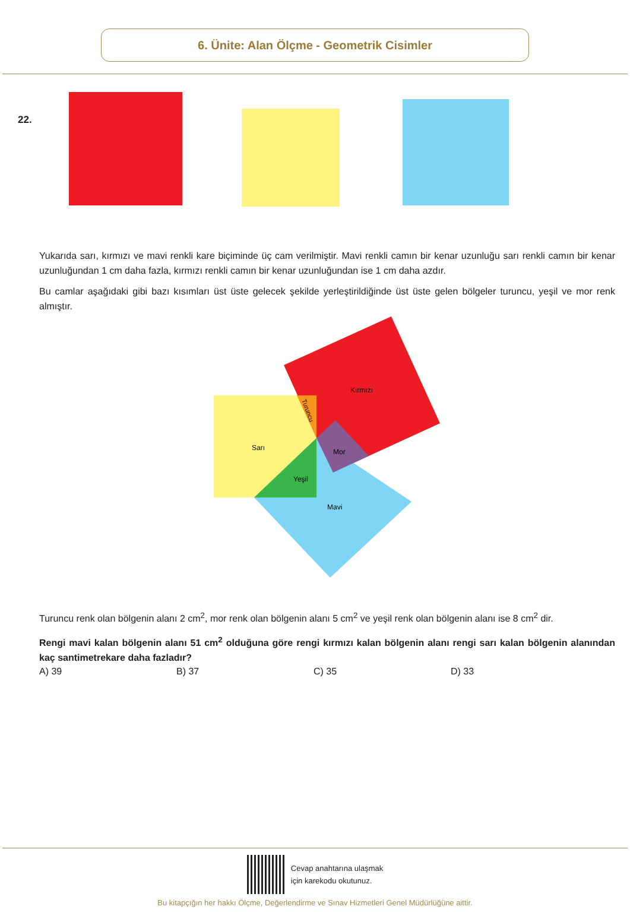6. Ünite: Alan Ölçme - Geometrik Cisimler
22.
Yukarıda sarı, kırmızı ve mavi renkli kare biçiminde üç cam verilmiştir. Mavi renkli camın bir kenar uzunluğu sarı renkli camın bir kenar uzunluğundan 1 cm daha fazla, kırmızı renkli camın bir kenar uzunluğundan ise 1 cm daha azdır.
Bu camlar aşağıdaki gibi bazı kısımları üst üste gelecek şekilde yerleştirildiğinde üst üste gelen bölgeler turuncu, yeşil ve mor renk almıştır.
Kırmızı
Sarı
Mor
Yeşil
Mavi
Turuncu
Turuncu renk olan bölgenin alanı 2 cm<sup>2</sup>, mor renk olan bölgenin alanı 5 cm<sup>2</sup> ve yeşil renk olan bölgenin alanı ise 8 cm<sup>2</sup> dir.
Rengi mavi kalan bölgenin alanı 51 cm<sup>2</sup> olduğuna göre rengi kırmızı kalan bölgenin alanı rengi sarı kalan bölgenin alanından kaç santimetrekare daha fazladır?
A) 39 B) 37 C) 35 D) 33
Cevap anahtarına ulaşmak
için karekodu okutunuz.
Bu kitapçığın her hakkı Ölçme, Değerlendirme ve Sınav Hizmetleri Genel Müdürlüğüne aittir.